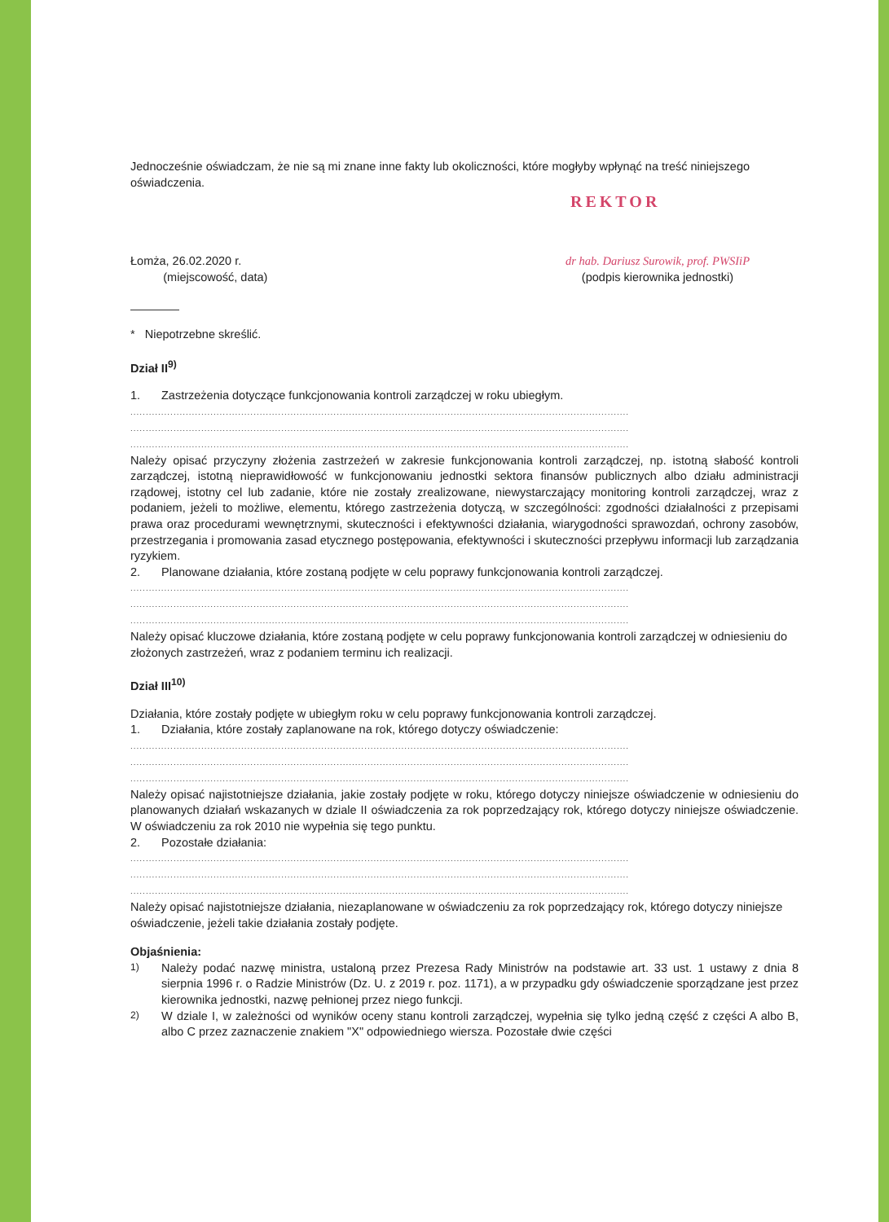Jednocześnie oświadczam, że nie są mi znane inne fakty lub okoliczności, które mogłyby wpłynąć na treść niniejszego oświadczenia.
REKTOR
Łomża, 26.02.2020 r.
(miejscowość, data)
dr hab. Dariusz Surowik, prof. PWSIiP
(podpis kierownika jednostki)
* Niepotrzebne skreślić.
Dział II<sup>9)</sup>
1. Zastrzeżenia dotyczące funkcjonowania kontroli zarządczej w roku ubiegłym.
..................................................................................................................................................................
..................................................................................................................................................................
..................................................................................................................................................................
Należy opisać przyczyny złożenia zastrzeżeń w zakresie funkcjonowania kontroli zarządczej, np. istotną słabość kontroli zarządczej, istotną nieprawidłowość w funkcjonowaniu jednostki sektora finansów publicznych albo działu administracji rządowej, istotny cel lub zadanie, które nie zostały zrealizowane, niewystarczający monitoring kontroli zarządczej, wraz z podaniem, jeżeli to możliwe, elementu, którego zastrzeżenia dotyczą, w szczególności: zgodności działalności z przepisami prawa oraz procedurami wewnętrznymi, skuteczności i efektywności działania, wiarygodności sprawozdań, ochrony zasobów, przestrzegania i promowania zasad etycznego postępowania, efektywności i skuteczności przepływu informacji lub zarządzania ryzykiem.
2. Planowane działania, które zostaną podjęte w celu poprawy funkcjonowania kontroli zarządczej.
..................................................................................................................................................................
..................................................................................................................................................................
..................................................................................................................................................................
Należy opisać kluczowe działania, które zostaną podjęte w celu poprawy funkcjonowania kontroli zarządczej w odniesieniu do złożonych zastrzeżeń, wraz z podaniem terminu ich realizacji.
Dział III<sup>10)</sup>
Działania, które zostały podjęte w ubiegłym roku w celu poprawy funkcjonowania kontroli zarządczej.
1. Działania, które zostały zaplanowane na rok, którego dotyczy oświadczenie:
..................................................................................................................................................................
..................................................................................................................................................................
..................................................................................................................................................................
Należy opisać najistotniejsze działania, jakie zostały podjęte w roku, którego dotyczy niniejsze oświadczenie w odniesieniu do planowanych działań wskazanych w dziale II oświadczenia za rok poprzedzający rok, którego dotyczy niniejsze oświadczenie. W oświadczeniu za rok 2010 nie wypełnia się tego punktu.
2. Pozostałe działania:
..................................................................................................................................................................
..................................................................................................................................................................
..................................................................................................................................................................
Należy opisać najistotniejsze działania, niezaplanowane w oświadczeniu za rok poprzedzający rok, którego dotyczy niniejsze oświadczenie, jeżeli takie działania zostały podjęte.
Objaśnienia:
<sup>1)</sup> Należy podać nazwę ministra, ustaloną przez Prezesa Rady Ministrów na podstawie art. 33 ust. 1 ustawy z dnia 8 sierpnia 1996 r. o Radzie Ministrów (Dz. U. z 2019 r. poz. 1171), a w przypadku gdy oświadczenie sporządzane jest przez kierownika jednostki, nazwę pełnionej przez niego funkcji.
<sup>2)</sup> W dziale I, w zależności od wyników oceny stanu kontroli zarządczej, wypełnia się tylko jedną część z części A albo B, albo C przez zaznaczenie znakiem "X" odpowiedniego wiersza. Pozostałe dwie części